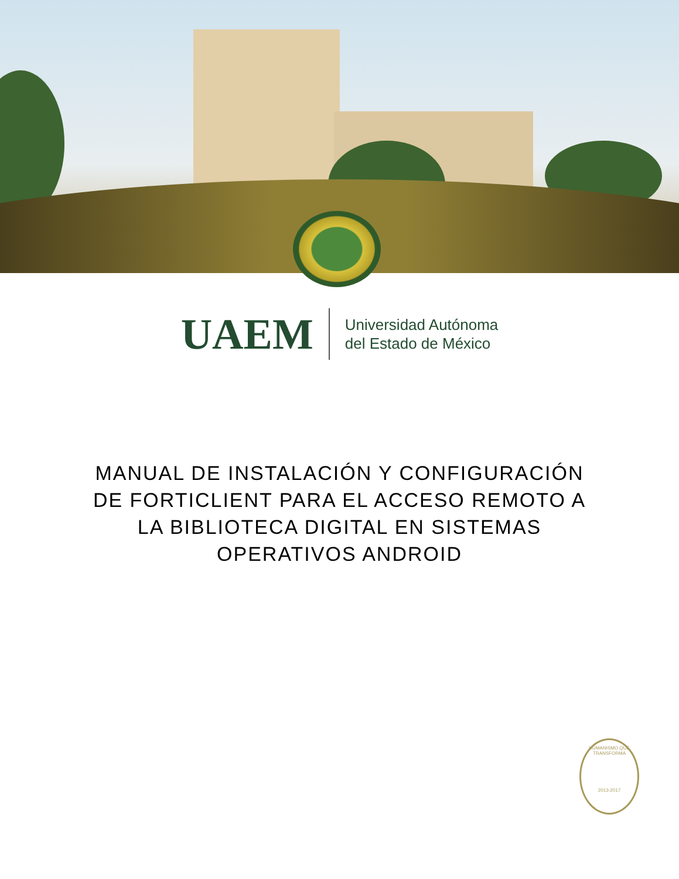UAEM
Universidad Autónoma
del Estado de México
MANUAL DE INSTALACIÓN Y CONFIGURACIÓN DE FORTICLIENT PARA EL ACCESO REMOTO A LA BIBLIOTECA DIGITAL EN SISTEMAS OPERATIVOS ANDROID
HUMANISMO QUE TRANSFORMA
2013-2017